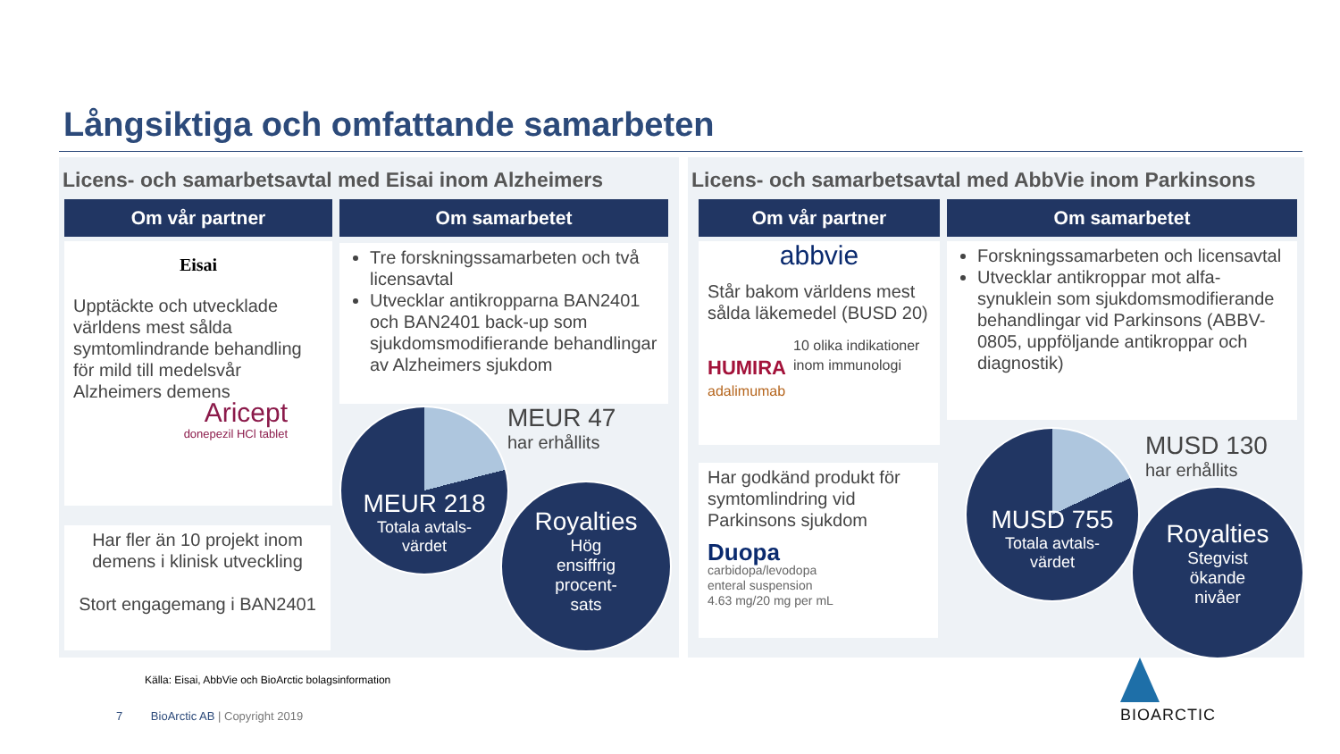Långsiktiga och omfattande samarbeten
Licens- och samarbetsavtal med Eisai inom Alzheimers Licens- och samarbetsavtal med AbbVie inom Parkinsons
Om vår partner Om samarbetet Om vår partner Om samarbetet
Eisai
Upptäckte och utvecklade världens mest sålda symtomlindrande behandling för mild till medelsvår Alzheimers demens
Aricept
donepezil HCl tablet
Har fler än 10 projekt inom demens i klinisk utveckling
Stort engagemang i BAN2401
Tre forskningssamarbeten och två licensavtal
Utvecklar antikropparna BAN2401 och BAN2401 back-up som sjukdomsmodifierande behandlingar av Alzheimers sjukdom
MEUR 218
Totala avtals-
värdet
MEUR 47
har erhållits
Royalties
Hög
ensiffrig
procent-
sats
abbvie
Står bakom världens mest sålda läkemedel (BUSD 20)
HUMIRA
adalimumab
10 olika indikationer inom immunologi
Har godkänd produkt för symtomlindring vid Parkinsons sjukdom
Duopa
carbidopa/levodopa
enteral suspension
4.63 mg/20 mg per mL
Forskningssamarbeten och licensavtal
Utvecklar antikroppar mot alfa-synuklein som sjukdomsmodifierande behandlingar vid Parkinsons (ABBV-0805, uppföljande antikroppar och diagnostik)
MUSD 755
Totala avtals-
värdet
MUSD 130
har erhållits
Royalties
Stegvist
ökande
nivåer
Källa: Eisai, AbbVie och BioArctic bolagsinformation
7 BioArctic AB | Copyright 2019
BIOARCTIC